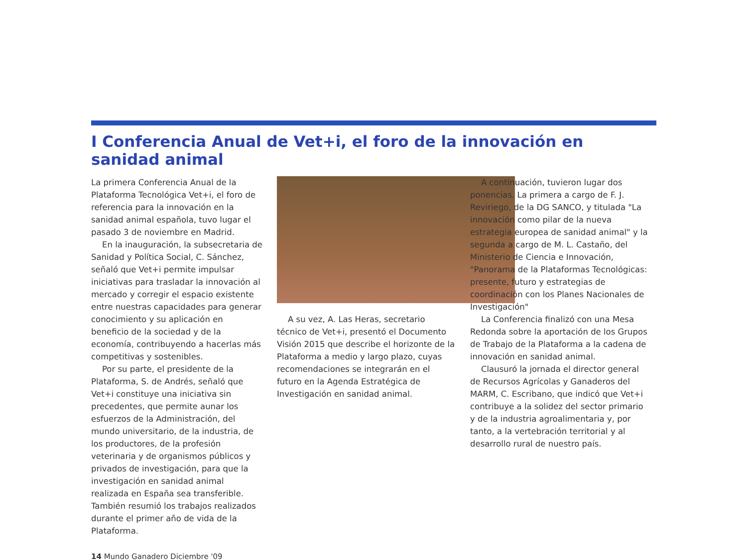I Conferencia Anual de Vet+i, el foro de la innovación en sanidad animal
La primera Conferencia Anual de la Plataforma Tecnológica Vet+i, el foro de referencia para la innovación en la sanidad animal española, tuvo lugar el pasado 3 de noviembre en Madrid.
En la inauguración, la subsecretaria de Sanidad y Política Social, C. Sánchez, señaló que Vet+i permite impulsar iniciativas para trasladar la innovación al mercado y corregir el espacio existente entre nuestras capacidades para generar conocimiento y su aplicación en beneficio de la sociedad y de la economía, contribuyendo a hacerlas más competitivas y sostenibles.
Por su parte, el presidente de la Plataforma, S. de Andrés, señaló que Vet+i constituye una iniciativa sin precedentes, que permite aunar los esfuerzos de la Administración, del mundo universitario, de la industria, de los productores, de la profesión veterinaria y de organismos públicos y privados de investigación, para que la investigación en sanidad animal realizada en España sea transferible. También resumió los trabajos realizados durante el primer año de vida de la Plataforma.
A su vez, A. Las Heras, secretario técnico de Vet+i, presentó el Documento Visión 2015 que describe el horizonte de la Plataforma a medio y largo plazo, cuyas recomendaciones se integrarán en el futuro en la Agenda Estratégica de Investigación en sanidad animal.
A continuación, tuvieron lugar dos ponencias. La primera a cargo de F. J. Reviriego, de la DG SANCO, y titulada "La innovación como pilar de la nueva estrategia europea de sanidad animal" y la segunda a cargo de M. L. Castaño, del Ministerio de Ciencia e Innovación, "Panorama de la Plataformas Tecnológicas: presente, futuro y estrategias de coordinación con los Planes Nacionales de Investigación"
La Conferencia finalizó con una Mesa Redonda sobre la aportación de los Grupos de Trabajo de la Plataforma a la cadena de innovación en sanidad animal.
Clausuró la jornada el director general de Recursos Agrícolas y Ganaderos del MARM, C. Escribano, que indicó que Vet+i contribuye a la solidez del sector primario y de la industria agroalimentaria y, por tanto, a la vertebración territorial y al desarrollo rural de nuestro país.
14 Mundo Ganadero Diciembre '09